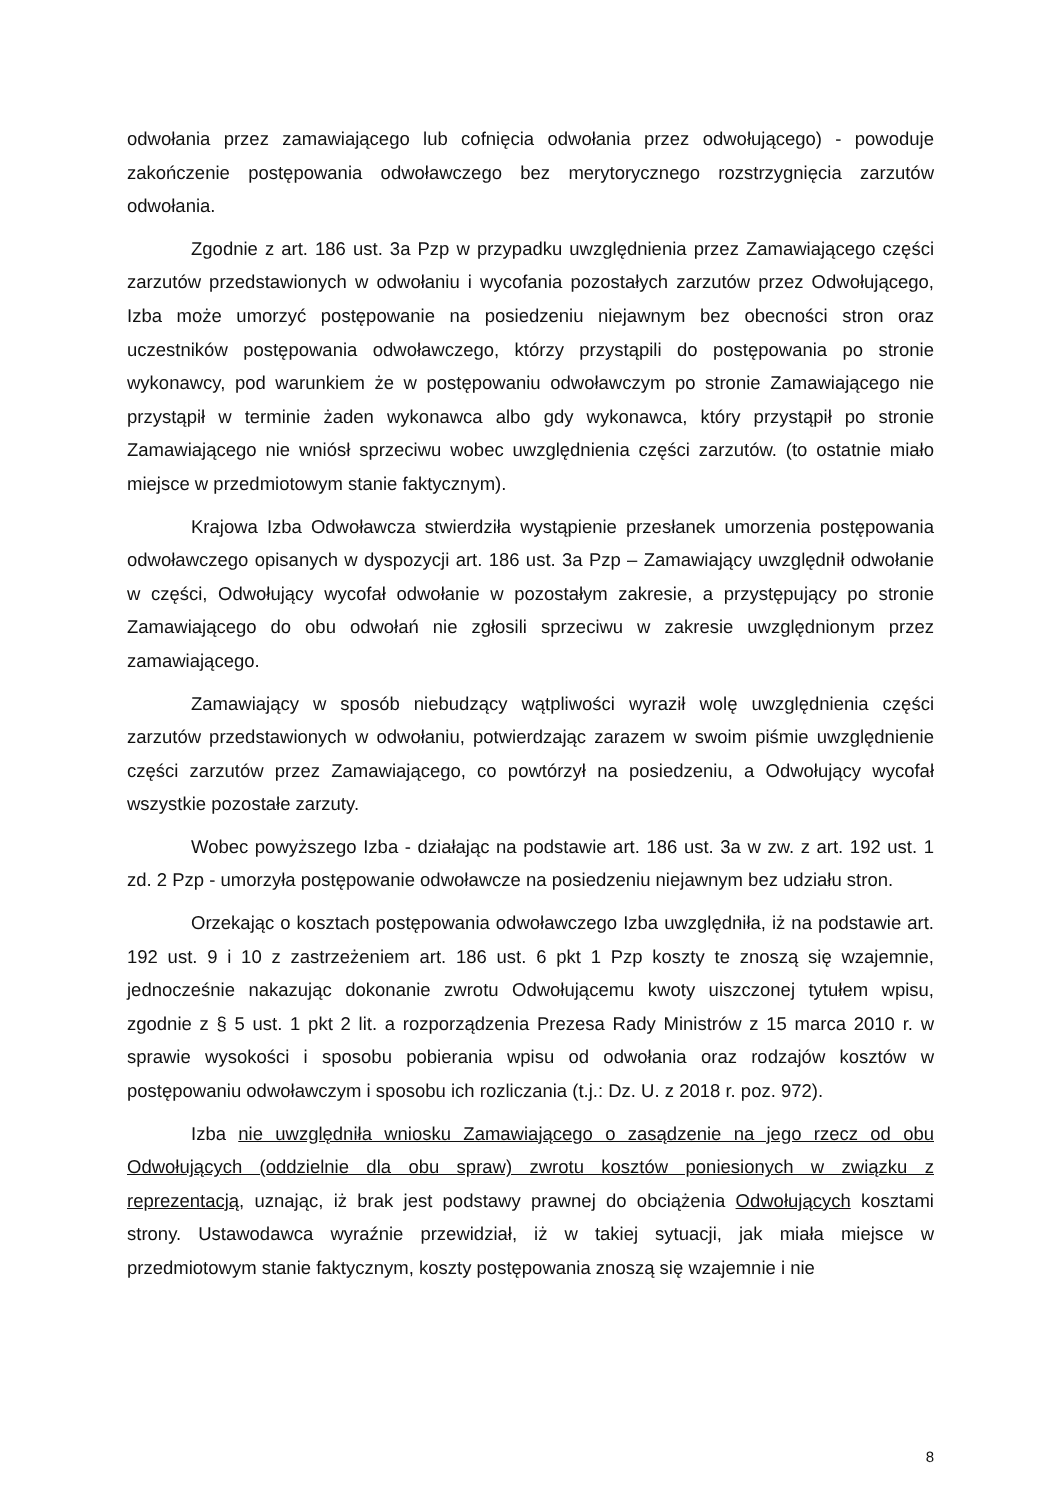odwołania przez zamawiającego lub cofnięcia odwołania przez odwołującego) - powoduje zakończenie postępowania odwoławczego bez merytorycznego rozstrzygnięcia zarzutów odwołania.
Zgodnie z art. 186 ust. 3a Pzp w przypadku uwzględnienia przez Zamawiającego części zarzutów przedstawionych w odwołaniu i wycofania pozostałych zarzutów przez Odwołującego, Izba może umorzyć postępowanie na posiedzeniu niejawnym bez obecności stron oraz uczestników postępowania odwoławczego, którzy przystąpili do postępowania po stronie wykonawcy, pod warunkiem że w postępowaniu odwoławczym po stronie Zamawiającego nie przystąpił w terminie żaden wykonawca albo gdy wykonawca, który przystąpił po stronie Zamawiającego nie wniósł sprzeciwu wobec uwzględnienia części zarzutów. (to ostatnie miało miejsce w przedmiotowym stanie faktycznym).
Krajowa Izba Odwoławcza stwierdziła wystąpienie przesłanek umorzenia postępowania odwoławczego opisanych w dyspozycji art. 186 ust. 3a Pzp – Zamawiający uwzględnił odwołanie w części, Odwołujący wycofał odwołanie w pozostałym zakresie, a przystępujący po stronie Zamawiającego do obu odwołań nie zgłosili sprzeciwu w zakresie uwzględnionym przez zamawiającego.
Zamawiający w sposób niebudzący wątpliwości wyraził wolę uwzględnienia części zarzutów przedstawionych w odwołaniu, potwierdzając zarazem w swoim piśmie uwzględnienie części zarzutów przez Zamawiającego, co powtórzył na posiedzeniu, a Odwołujący wycofał wszystkie pozostałe zarzuty.
Wobec powyższego Izba - działając na podstawie art. 186 ust. 3a w zw. z art. 192 ust. 1 zd. 2 Pzp - umorzyła postępowanie odwoławcze na posiedzeniu niejawnym bez udziału stron.
Orzekając o kosztach postępowania odwoławczego Izba uwzględniła, iż na podstawie art. 192 ust. 9 i 10 z zastrzeżeniem art. 186 ust. 6 pkt 1 Pzp koszty te znoszą się wzajemnie, jednocześnie nakazując dokonanie zwrotu Odwołującemu kwoty uiszczonej tytułem wpisu, zgodnie z § 5 ust. 1 pkt 2 lit. a rozporządzenia Prezesa Rady Ministrów z 15 marca 2010 r. w sprawie wysokości i sposobu pobierania wpisu od odwołania oraz rodzajów kosztów w postępowaniu odwoławczym i sposobu ich rozliczania (t.j.: Dz. U. z 2018 r. poz. 972).
Izba nie uwzględniła wniosku Zamawiającego o zasądzenie na jego rzecz od obu Odwołujących (oddzielnie dla obu spraw) zwrotu kosztów poniesionych w związku z reprezentacją, uznając, iż brak jest podstawy prawnej do obciążenia Odwołujących kosztami strony. Ustawodawca wyraźnie przewidział, iż w takiej sytuacji, jak miała miejsce w przedmiotowym stanie faktycznym, koszty postępowania znoszą się wzajemnie i nie
8